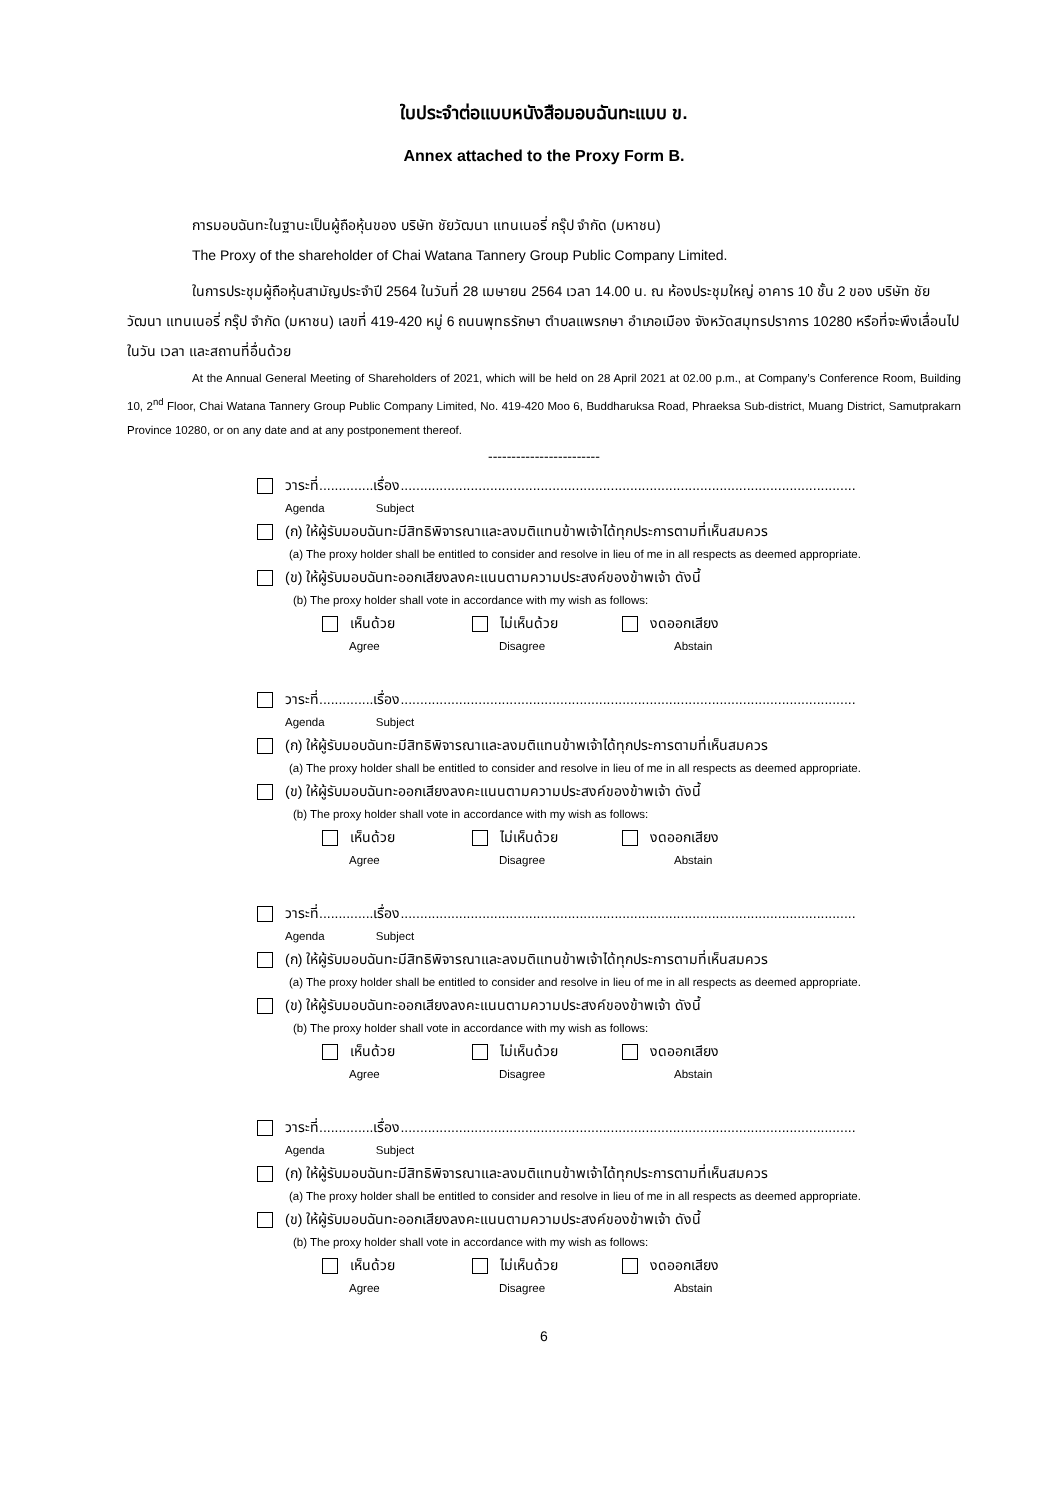ใบประจำต่อแบบหนังสือมอบฉันทะแบบ ข.
Annex attached to the Proxy Form B.
การมอบฉันทะในฐานะเป็นผู้ถือหุ้นของ บริษัท ชัยวัฒนา แทนเนอรี่ กรุ๊ป จำกัด (มหาชน)
The Proxy of the shareholder of Chai Watana Tannery Group Public Company Limited.
ในการประชุมผู้ถือหุ้นสามัญประจำปี 2564 ในวันที่ 28 เมษายน 2564 เวลา 14.00 น. ณ ห้องประชุมใหญ่ อาคาร 10 ชั้น 2 ของ บริษัท ชัยวัฒนา แทนเนอรี่ กรุ๊ป จำกัด (มหาชน) เลขที่ 419-420 หมู่ 6 ถนนพุทธรักษา ตำบลแพรกษา อำเภอเมือง จังหวัดสมุทรปราการ 10280 หรือที่จะพึงเลื่อนไปในวัน เวลา และสถานที่อื่นด้วย
At the Annual General Meeting of Shareholders of 2021, which will be held on 28 April 2021 at 02.00 p.m., at Company’s Conference Room, Building 10, 2<sup>nd</sup> Floor, Chai Watana Tannery Group Public Company Limited, No. 419-420 Moo 6, Buddharuksa Road, Phraeksa Sub-district, Muang District, Samutprakarn Province 10280, or on any date and at any postponement thereof.
------------------------
วาระที่..............เรื่อง.....................................................................................................................
Agenda Subject
(ก) ให้ผู้รับมอบฉันทะมีสิทธิพิจารณาและลงมติแทนข้าพเจ้าได้ทุกประการตามที่เห็นสมควร
(a) The proxy holder shall be entitled to consider and resolve in lieu of me in all respects as deemed appropriate.
(ข) ให้ผู้รับมอบฉันทะออกเสียงลงคะแนนตามความประสงค์ของข้าพเจ้า ดังนี้
(b) The proxy holder shall vote in accordance with my wish as follows:
เห็นด้วย ไม่เห็นด้วย งดออกเสียง
Agree Disagree Abstain
วาระที่..............เรื่อง.....................................................................................................................
Agenda Subject
(ก) ให้ผู้รับมอบฉันทะมีสิทธิพิจารณาและลงมติแทนข้าพเจ้าได้ทุกประการตามที่เห็นสมควร
(a) The proxy holder shall be entitled to consider and resolve in lieu of me in all respects as deemed appropriate.
(ข) ให้ผู้รับมอบฉันทะออกเสียงลงคะแนนตามความประสงค์ของข้าพเจ้า ดังนี้
(b) The proxy holder shall vote in accordance with my wish as follows:
เห็นด้วย ไม่เห็นด้วย งดออกเสียง
Agree Disagree Abstain
วาระที่..............เรื่อง.....................................................................................................................
Agenda Subject
(ก) ให้ผู้รับมอบฉันทะมีสิทธิพิจารณาและลงมติแทนข้าพเจ้าได้ทุกประการตามที่เห็นสมควร
(a) The proxy holder shall be entitled to consider and resolve in lieu of me in all respects as deemed appropriate.
(ข) ให้ผู้รับมอบฉันทะออกเสียงลงคะแนนตามความประสงค์ของข้าพเจ้า ดังนี้
(b) The proxy holder shall vote in accordance with my wish as follows:
เห็นด้วย ไม่เห็นด้วย งดออกเสียง
Agree Disagree Abstain
วาระที่..............เรื่อง.....................................................................................................................
Agenda Subject
(ก) ให้ผู้รับมอบฉันทะมีสิทธิพิจารณาและลงมติแทนข้าพเจ้าได้ทุกประการตามที่เห็นสมควร
(a) The proxy holder shall be entitled to consider and resolve in lieu of me in all respects as deemed appropriate.
(ข) ให้ผู้รับมอบฉันทะออกเสียงลงคะแนนตามความประสงค์ของข้าพเจ้า ดังนี้
(b) The proxy holder shall vote in accordance with my wish as follows:
เห็นด้วย ไม่เห็นด้วย งดออกเสียง
Agree Disagree Abstain
6